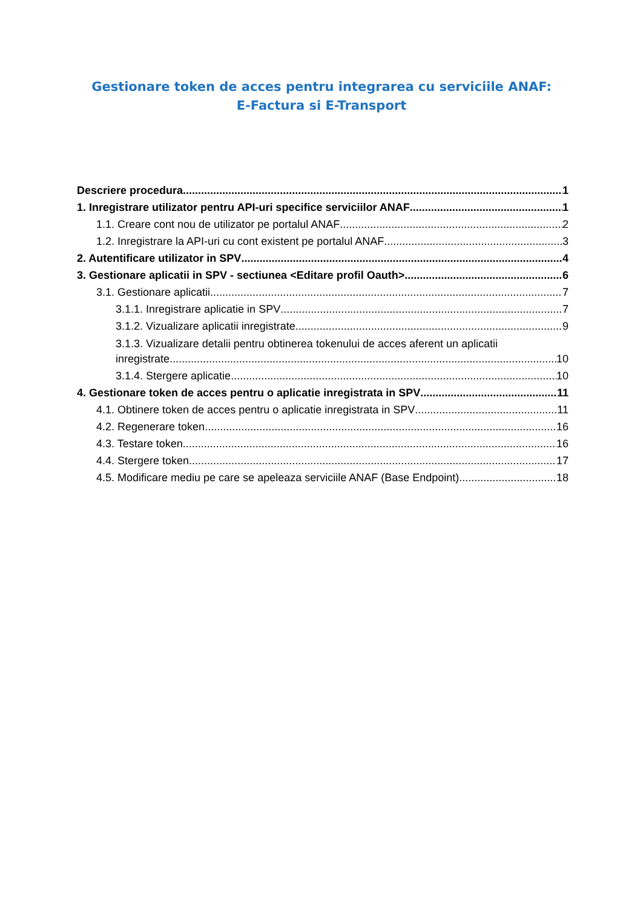Gestionare token de acces pentru integrarea cu serviciile ANAF:
E-Factura si E-Transport
Descriere procedura 1
1. Inregistrare utilizator pentru API-uri specifice serviciilor ANAF 1
1.1. Creare cont nou de utilizator pe portalul ANAF 2
1.2. Inregistrare la API-uri cu cont existent pe portalul ANAF 3
2. Autentificare utilizator in SPV 4
3. Gestionare aplicatii in SPV - sectiunea <Editare profil Oauth> 6
3.1. Gestionare aplicatii 7
3.1.1. Inregistrare aplicatie in SPV 7
3.1.2. Vizualizare aplicatii inregistrate 9
3.1.3. Vizualizare detalii pentru obtinerea tokenului de acces aferent un aplicatii
inregistrate 10
3.1.4. Stergere aplicatie 10
4. Gestionare token de acces pentru o aplicatie inregistrata in SPV 11
4.1. Obtinere token de acces pentru o aplicatie inregistrata in SPV 11
4.2. Regenerare token 16
4.3. Testare token 16
4.4. Stergere token 17
4.5. Modificare mediu pe care se apeleaza serviciile ANAF (Base Endpoint) 18